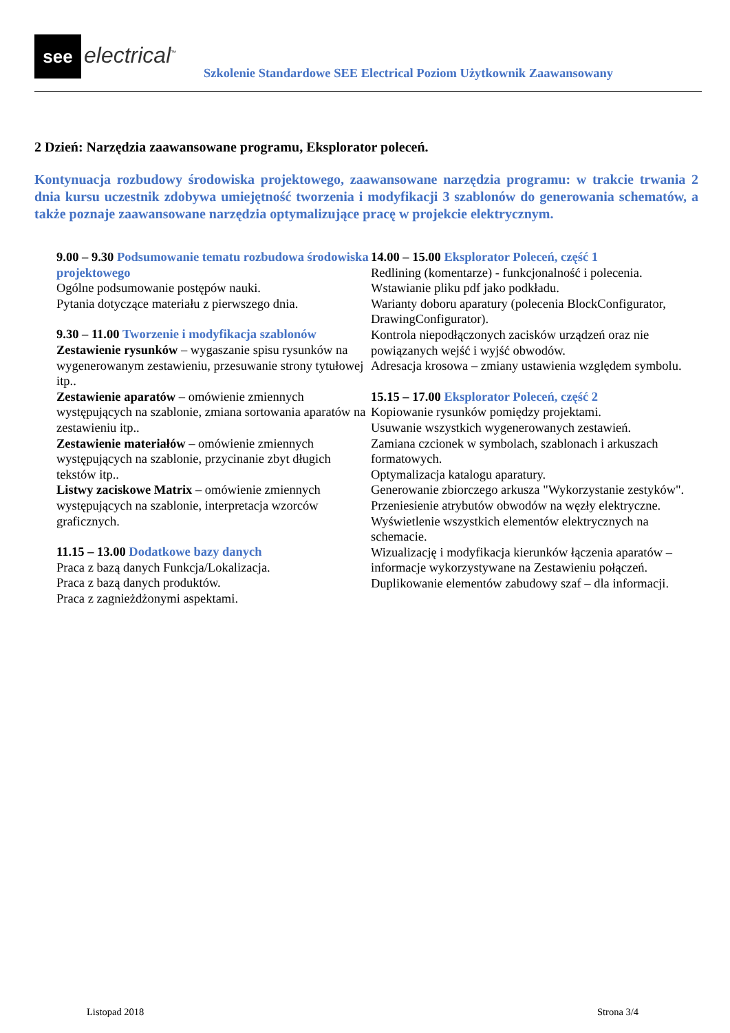see electrical<sup>™</sup>
Szkolenie Standardowe SEE Electrical Poziom Użytkownik Zaawansowany
2 Dzień: Narzędzia zaawansowane programu, Eksplorator poleceń.
Kontynuacja rozbudowy środowiska projektowego, zaawansowane narzędzia programu: w trakcie trwania 2 dnia kursu uczestnik zdobywa umiejętność tworzenia i modyfikacji 3 szablonów do generowania schematów, a także poznaje zaawansowane narzędzia optymalizujące pracę w projekcie elektrycznym.
9.00 – 9.30 Podsumowanie tematu rozbudowa środowiska projektowego
Ogólne podsumowanie postępów nauki.
Pytania dotyczące materiału z pierwszego dnia.
9.30 – 11.00 Tworzenie i modyfikacja szablonów
Zestawienie rysunków – wygaszanie spisu rysunków na wygenerowanym zestawieniu, przesuwanie strony tytułowej itp..
Zestawienie aparatów – omówienie zmiennych występujących na szablonie, zmiana sortowania aparatów na zestawieniu itp..
Zestawienie materiałów – omówienie zmiennych występujących na szablonie, przycinanie zbyt długich tekstów itp..
Listwy zaciskowe Matrix – omówienie zmiennych występujących na szablonie, interpretacja wzorców graficznych.
11.15 – 13.00 Dodatkowe bazy danych
Praca z bazą danych Funkcja/Lokalizacja.
Praca z bazą danych produktów.
Praca z zagnieżdżonymi aspektami.
14.00 – 15.00 Eksplorator Poleceń, część 1
Redlining (komentarze) - funkcjonalność i polecenia.
Wstawianie pliku pdf jako podkładu.
Warianty doboru aparatury (polecenia BlockConfigurator, DrawingConfigurator).
Kontrola niepodłączonych zacisków urządzeń oraz nie powiązanych wejść i wyjść obwodów.
Adresacja krosowa – zmiany ustawienia względem symbolu.
15.15 – 17.00 Eksplorator Poleceń, część 2
Kopiowanie rysunków pomiędzy projektami.
Usuwanie wszystkich wygenerowanych zestawień.
Zamiana czcionek w symbolach, szablonach i arkuszach formatowych.
Optymalizacja katalogu aparatury.
Generowanie zbiorczego arkusza "Wykorzystanie zestyków".
Przeniesienie atrybutów obwodów na węzły elektryczne.
Wyświetlenie wszystkich elementów elektrycznych na schemacie.
Wizualizację i modyfikacja kierunków łączenia aparatów – informacje wykorzystywane na Zestawieniu połączeń.
Duplikowanie elementów zabudowy szaf – dla informacji.
Listopad 2018 Strona 3/4